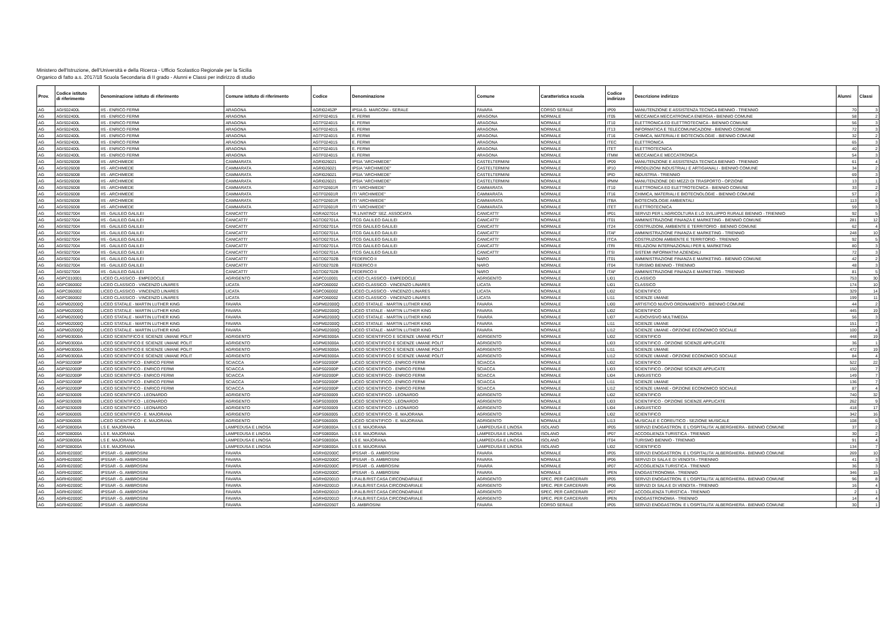Ministero dell'Istruzione, dell'Università e della Ricerca - Ufficio Scolastico Regionale per la Sicilia
Organico di fatto a.s. 2017/18 Scuola Secondaria di II grado - Alunni e Classi per indirizzo di studio
| Prov. | Codice istituto di riferimento | Denominazione istituto di riferimento | Comune istituto di riferimento | Codice | Denominazione | Comune | Caratteristica scuola | Codice indirizzo | Descrizione indirizzo | Alunni | Classi |
| --- | --- | --- | --- | --- | --- | --- | --- | --- | --- | --- | --- |
| AG | AGIS02400L | IIS - ENRICO FERMI | ARAGONA | AGRI02452P | IPSIA G. MARCONI - SERALE | FAVARA | CORSO SERALE | IP09 | MANUTENZIONE E ASSISTENZA TECNICA BIENNIO - TRIENNIO | 70 | 3 |
| AG | AGIS02400L | IIS - ENRICO FERMI | ARAGONA | AGTF024015 | E. FERMI | ARAGONA | NORMALE | IT05 | MECCANICA MECCATRONICA ENERGIA - BIENNIO COMUNE | 58 | 2 |
| AG | AGIS02400L | IIS - ENRICO FERMI | ARAGONA | AGTF024015 | E. FERMI | ARAGONA | NORMALE | IT10 | ELETTRONICA ED ELETTROTECNICA - BIENNIO COMUNE | 56 | 3 |
| AG | AGIS02400L | IIS - ENRICO FERMI | ARAGONA | AGTF024015 | E. FERMI | ARAGONA | NORMALE | IT13 | INFORMATICA E TELECOMUNICAZIONI - BIENNIO COMUNE | 72 | 3 |
| AG | AGIS02400L | IIS - ENRICO FERMI | ARAGONA | AGTF024015 | E. FERMI | ARAGONA | NORMALE | IT16 | CHIMICA, MATERIALI E BIOTECNOLOGIE - BIENNIO COMUNE | 32 | 2 |
| AG | AGIS02400L | IIS - ENRICO FERMI | ARAGONA | AGTF024015 | E. FERMI | ARAGONA | NORMALE | ITEC | ELETTRONICA | 65 | 3 |
| AG | AGIS02400L | IIS - ENRICO FERMI | ARAGONA | AGTF024015 | E. FERMI | ARAGONA | NORMALE | ITET | ELETTROTECNICA | 40 | 2 |
| AG | AGIS02400L | IIS - ENRICO FERMI | ARAGONA | AGTF024015 | E. FERMI | ARAGONA | NORMALE | ITMM | MECCANICA E MECCATRONICA | 54 | 3 |
| AG | AGIS026008 | IIS - ARCHIMEDE | CAMMARATA | AGRI026021 | IPSIA "ARCHIMEDE" | CASTELTERMINI | NORMALE | IP09 | MANUTENZIONE E ASSISTENZA TECNICA BIENNIO - TRIENNIO | 61 | 4 |
| AG | AGIS026008 | IIS - ARCHIMEDE | CAMMARATA | AGRI026021 | IPSIA "ARCHIMEDE" | CASTELTERMINI | NORMALE | IP10 | PRODUZIONI INDUSTRIALI E ARTIGIANALI - BIENNIO COMUNE | 34 | 2 |
| AG | AGIS026008 | IIS - ARCHIMEDE | CAMMARATA | AGRI026021 | IPSIA "ARCHIMEDE" | CASTELTERMINI | NORMALE | IPID | INDUSTRIA - TRIENNIO | 69 | 3 |
| AG | AGIS026008 | IIS - ARCHIMEDE | CAMMARATA | AGRI026021 | IPSIA "ARCHIMEDE" | CASTELTERMINI | NORMALE | IPMM | MANUTENZIONE DEI MEZZI DI TRASPORTO - OPZIONE | 13 | 1 |
| AG | AGIS026008 | IIS - ARCHIMEDE | CAMMARATA | AGTF02601R | ITI "ARCHIMEDE" | CAMMARATA | NORMALE | IT10 | ELETTRONICA ED ELETTROTECNICA - BIENNIO COMUNE | 33 | 2 |
| AG | AGIS026008 | IIS - ARCHIMEDE | CAMMARATA | AGTF02601R | ITI "ARCHIMEDE" | CAMMARATA | NORMALE | IT16 | CHIMICA, MATERIALI E BIOTECNOLOGIE - BIENNIO COMUNE | 57 | 2 |
| AG | AGIS026008 | IIS - ARCHIMEDE | CAMMARATA | AGTF02601R | ITI "ARCHIMEDE" | CAMMARATA | NORMALE | ITBA | BIOTECNOLOGIE AMBIENTALI | 113 | 6 |
| AG | AGIS026008 | IIS - ARCHIMEDE | CAMMARATA | AGTF02601R | ITI "ARCHIMEDE" | CAMMARATA | NORMALE | ITET | ELETTROTECNICA | 59 | 3 |
| AG | AGIS027004 | IIS - GALILEO GALILEI | CANICATTI' | AGRA027014 | "R.LIVATINO" SEZ. ASSOCIATA | CANICATTI' | NORMALE | IP01 | SERVIZI PER L'AGRICOLTURA E LO SVILUPPO RURALE BIENNIO - TRIENNIO | 92 | 5 |
| AG | AGIS027004 | IIS - GALILEO GALILEI | CANICATTI' | AGTD02701A | ITCG GALILEO GALILEI | CANICATTI' | NORMALE | IT01 | AMMINISTRAZIONE FINANZA E MARKETING - BIENNIO COMUNE | 281 | 12 |
| AG | AGIS027004 | IIS - GALILEO GALILEI | CANICATTI' | AGTD02701A | ITCG GALILEO GALILEI | CANICATTI' | NORMALE | IT24 | COSTRUZIONI, AMBIENTE E TERRITORIO - BIENNIO COMUNE | 62 | 4 |
| AG | AGIS027004 | IIS - GALILEO GALILEI | CANICATTI' | AGTD02701A | ITCG GALILEO GALILEI | CANICATTI' | NORMALE | ITAF | AMMINISTRAZIONE FINANZA E MARKETING - TRIENNIO | 248 | 10 |
| AG | AGIS027004 | IIS - GALILEO GALILEI | CANICATTI' | AGTD02701A | ITCG GALILEO GALILEI | CANICATTI' | NORMALE | ITCA | COSTRUZIONI AMBIENTE E TERRITORIO - TRIENNIO | 92 | 5 |
| AG | AGIS027004 | IIS - GALILEO GALILEI | CANICATTI' | AGTD02701A | ITCG GALILEO GALILEI | CANICATTI' | NORMALE | ITRI | RELAZIONI INTERNAZIONALI PER IL MARKETING | 80 | 3 |
| AG | AGIS027004 | IIS - GALILEO GALILEI | CANICATTI' | AGTD02701A | ITCG GALILEO GALILEI | CANICATTI' | NORMALE | ITSI | SISTEMI INFORMATIVI AZIENDALI | 72 | 3 |
| AG | AGIS027004 | IIS - GALILEO GALILEI | CANICATTI' | AGTD02702B | FEDERICO II | NARO | NORMALE | IT01 | AMMINISTRAZIONE FINANZA E MARKETING - BIENNIO COMUNE | 42 | 2 |
| AG | AGIS027004 | IIS - GALILEO GALILEI | CANICATTI' | AGTD02702B | FEDERICO II | NARO | NORMALE | IT04 | TURISMO BIENNIO - TRIENNIO | 48 | 3 |
| AG | AGIS027004 | IIS - GALILEO GALILEI | CANICATTI' | AGTD02702B | FEDERICO II | NARO | NORMALE | ITAF | AMMINISTRAZIONE FINANZA E MARKETING - TRIENNIO | 81 | 5 |
| AG | AGPC010001 | LICEO CLASSICO - EMPEDOCLE | AGRIGENTO | AGPC010001 | LICEO CLASSICO - EMPEDOCLE | AGRIGENTO | NORMALE | LI01 | CLASSICO | 753 | 30 |
| AG | AGPC060002 | LICEO CLASSICO - VINCENZO LINARES | LICATA | AGPC060002 | LICEO CLASSICO - VINCENZO LINARES | LICATA | NORMALE | LI01 | CLASSICO | 174 | 10 |
| AG | AGPC060002 | LICEO CLASSICO - VINCENZO LINARES | LICATA | AGPC060002 | LICEO CLASSICO - VINCENZO LINARES | LICATA | NORMALE | LI02 | SCIENTIFICO | 329 | 14 |
| AG | AGPC060002 | LICEO CLASSICO - VINCENZO LINARES | LICATA | AGPC060002 | LICEO CLASSICO - VINCENZO LINARES | LICATA | NORMALE | LI11 | SCIENZE UMANE | 199 | 11 |
| AG | AGPM02000Q | LICEO STATALE - MARTIN LUTHER KING | FAVARA | AGPM02000Q | LICEO STATALE - MARTIN LUTHER KING | FAVARA | NORMALE | LI00 | ARTISTICO NUOVO ORDINAMENTO - BIENNIO COMUNE | 44 | 2 |
| AG | AGPM02000Q | LICEO STATALE - MARTIN LUTHER KING | FAVARA | AGPM02000Q | LICEO STATALE - MARTIN LUTHER KING | FAVARA | NORMALE | LI02 | SCIENTIFICO | 445 | 19 |
| AG | AGPM02000Q | LICEO STATALE - MARTIN LUTHER KING | FAVARA | AGPM02000Q | LICEO STATALE - MARTIN LUTHER KING | FAVARA | NORMALE | LI07 | AUDIOVISIVO MULTIMEDIA | 56 | 3 |
| AG | AGPM02000Q | LICEO STATALE - MARTIN LUTHER KING | FAVARA | AGPM02000Q | LICEO STATALE - MARTIN LUTHER KING | FAVARA | NORMALE | LI11 | SCIENZE UMANE | 151 | 7 |
| AG | AGPM02000Q | LICEO STATALE - MARTIN LUTHER KING | FAVARA | AGPM02000Q | LICEO STATALE - MARTIN LUTHER KING | FAVARA | NORMALE | LI12 | SCIENZE UMANE - OPZIONE ECONOMICO SOCIALE | 100 | 4 |
| AG | AGPM03000A | LICEO SCIENTIFICO E SCIENZE UMANE POLIT | AGRIGENTO | AGPM03000A | LICEO SCIENTIFICO E SCIENZE UMANE POLIT | AGRIGENTO | NORMALE | LI02 | SCIENTIFICO | 448 | 19 |
| AG | AGPM03000A | LICEO SCIENTIFICO E SCIENZE UMANE POLIT | AGRIGENTO | AGPM03000A | LICEO SCIENTIFICO E SCIENZE UMANE POLIT | AGRIGENTO | NORMALE | LI03 | SCIENTIFICO - OPZIONE SCIENZE APPLICATE | 36 | 1 |
| AG | AGPM03000A | LICEO SCIENTIFICO E SCIENZE UMANE POLIT | AGRIGENTO | AGPM03000A | LICEO SCIENTIFICO E SCIENZE UMANE POLIT | AGRIGENTO | NORMALE | LI11 | SCIENZE UMANE | 472 | 19 |
| AG | AGPM03000A | LICEO SCIENTIFICO E SCIENZE UMANE POLIT | AGRIGENTO | AGPM03000A | LICEO SCIENTIFICO E SCIENZE UMANE POLIT | AGRIGENTO | NORMALE | LI12 | SCIENZE UMANE - OPZIONE ECONOMICO SOCIALE | 84 | 4 |
| AG | AGPS02000P | LICEO SCIENTIFICO - ENRICO FERMI | SCIACCA | AGPS02000P | LICEO SCIENTIFICO - ENRICO FERMI | SCIACCA | NORMALE | LI02 | SCIENTIFICO | 522 | 22 |
| AG | AGPS02000P | LICEO SCIENTIFICO - ENRICO FERMI | SCIACCA | AGPS02000P | LICEO SCIENTIFICO - ENRICO FERMI | SCIACCA | NORMALE | LI03 | SCIENTIFICO - OPZIONE SCIENZE APPLICATE | 150 | 7 |
| AG | AGPS02000P | LICEO SCIENTIFICO - ENRICO FERMI | SCIACCA | AGPS02000P | LICEO SCIENTIFICO - ENRICO FERMI | SCIACCA | NORMALE | LI04 | LINGUISTICO | 149 | 7 |
| AG | AGPS02000P | LICEO SCIENTIFICO - ENRICO FERMI | SCIACCA | AGPS02000P | LICEO SCIENTIFICO - ENRICO FERMI | SCIACCA | NORMALE | LI11 | SCIENZE UMANE | 136 | 7 |
| AG | AGPS02000P | LICEO SCIENTIFICO - ENRICO FERMI | SCIACCA | AGPS02000P | LICEO SCIENTIFICO - ENRICO FERMI | SCIACCA | NORMALE | LI12 | SCIENZE UMANE - OPZIONE ECONOMICO SOCIALE | 87 | 4 |
| AG | AGPS030009 | LICEO SCIENTIFICO - LEONARDO | AGRIGENTO | AGPS030009 | LICEO SCIENTIFICO - LEONARDO | AGRIGENTO | NORMALE | LI02 | SCIENTIFICO | 740 | 32 |
| AG | AGPS030009 | LICEO SCIENTIFICO - LEONARDO | AGRIGENTO | AGPS030009 | LICEO SCIENTIFICO - LEONARDO | AGRIGENTO | NORMALE | LI03 | SCIENTIFICO - OPZIONE SCIENZE APPLICATE | 262 | 9 |
| AG | AGPS030009 | LICEO SCIENTIFICO - LEONARDO | AGRIGENTO | AGPS030009 | LICEO SCIENTIFICO - LEONARDO | AGRIGENTO | NORMALE | LI04 | LINGUISTICO | 418 | 17 |
| AG | AGPS060005 | LICEO SCIENTIFICO - E. MAJORANA | AGRIGENTO | AGPS060005 | LICEO SCIENTIFICO - E. MAJORANA | AGRIGENTO | NORMALE | LI02 | SCIENTIFICO | 342 | 16 |
| AG | AGPS060005 | LICEO SCIENTIFICO - E. MAJORANA | AGRIGENTO | AGPS060005 | LICEO SCIENTIFICO - E. MAJORANA | AGRIGENTO | NORMALE | LI13 | MUSICALE E COREUTICO - SEZIONE MUSICALE | 108 | 6 |
| AG | AGPS08000A | LS E. MAJORANA | LAMPEDUSA E LINOSA | AGPS08000A | LS E. MAJORANA | LAMPEDUSA E LINOSA | ISOLANO | IP05 | SERVIZI ENOGASTRON. E L'OSPITALITA' ALBERGHIERA - BIENNIO COMUNE | 37 | 2 |
| AG | AGPS08000A | LS E. MAJORANA | LAMPEDUSA E LINOSA | AGPS08000A | LS E. MAJORANA | LAMPEDUSA E LINOSA | ISOLANO | IP07 | ACCOGLIENZA TURISTICA - TRIENNIO | 30 | 2 |
| AG | AGPS08000A | LS E. MAJORANA | LAMPEDUSA E LINOSA | AGPS08000A | LS E. MAJORANA | LAMPEDUSA E LINOSA | ISOLANO | IT04 | TURISMO BIENNIO - TRIENNIO | 91 | 4 |
| AG | AGPS08000A | LS E. MAJORANA | LAMPEDUSA E LINOSA | AGPS08000A | LS E. MAJORANA | LAMPEDUSA E LINOSA | ISOLANO | LI02 | SCIENTIFICO | 134 | 7 |
| AG | AGRH02000C | IPSSAR - G. AMBROSINI | FAVARA | AGRH02000C | IPSSAR - G. AMBROSINI | FAVARA | NORMALE | IP05 | SERVIZI ENOGASTRON. E L'OSPITALITA' ALBERGHIERA - BIENNIO COMUNE | 269 | 10 |
| AG | AGRH02000C | IPSSAR - G. AMBROSINI | FAVARA | AGRH02000C | IPSSAR - G. AMBROSINI | FAVARA | NORMALE | IP06 | SERVIZI DI SALA E DI VENDITA - TRIENNIO | 41 | 3 |
| AG | AGRH02000C | IPSSAR - G. AMBROSINI | FAVARA | AGRH02000C | IPSSAR - G. AMBROSINI | FAVARA | NORMALE | IP07 | ACCOGLIENZA TURISTICA - TRIENNIO | 36 | 3 |
| AG | AGRH02000C | IPSSAR - G. AMBROSINI | FAVARA | AGRH02000C | IPSSAR - G. AMBROSINI | FAVARA | NORMALE | IPEN | ENOGASTRONOMIA - TRIENNIO | 346 | 15 |
| AG | AGRH02000C | IPSSAR - G. AMBROSINI | FAVARA | AGRH02001D | I.P.ALB.RIST.CASA CIRCONDARIALE | AGRIGENTO | SPEC. PER CARCERARI | IP05 | SERVIZI ENOGASTRON. E L'OSPITALITA' ALBERGHIERA - BIENNIO COMUNE | 96 | 8 |
| AG | AGRH02000C | IPSSAR - G. AMBROSINI | FAVARA | AGRH02001D | I.P.ALB.RIST.CASA CIRCONDARIALE | AGRIGENTO | SPEC. PER CARCERARI | IP06 | SERVIZI DI SALA E DI VENDITA - TRIENNIO | 16 | 4 |
| AG | AGRH02000C | IPSSAR - G. AMBROSINI | FAVARA | AGRH02001D | I.P.ALB.RIST.CASA CIRCONDARIALE | AGRIGENTO | SPEC. PER CARCERARI | IP07 | ACCOGLIENZA TURISTICA - TRIENNIO | 2 | 1 |
| AG | AGRH02000C | IPSSAR - G. AMBROSINI | FAVARA | AGRH02001D | I.P.ALB.RIST.CASA CIRCONDARIALE | AGRIGENTO | SPEC. PER CARCERARI | IPEN | ENOGASTRONOMIA - TRIENNIO | 14 | 4 |
| AG | AGRH02000C | IPSSAR - G. AMBROSINI | FAVARA | AGRH02050T | G. AMBROSINI | FAVARA | CORSO SERALE | IP05 | SERVIZI ENOGASTRON. E L'OSPITALITA' ALBERGHIERA - BIENNIO COMUNE | 30 | 1 |